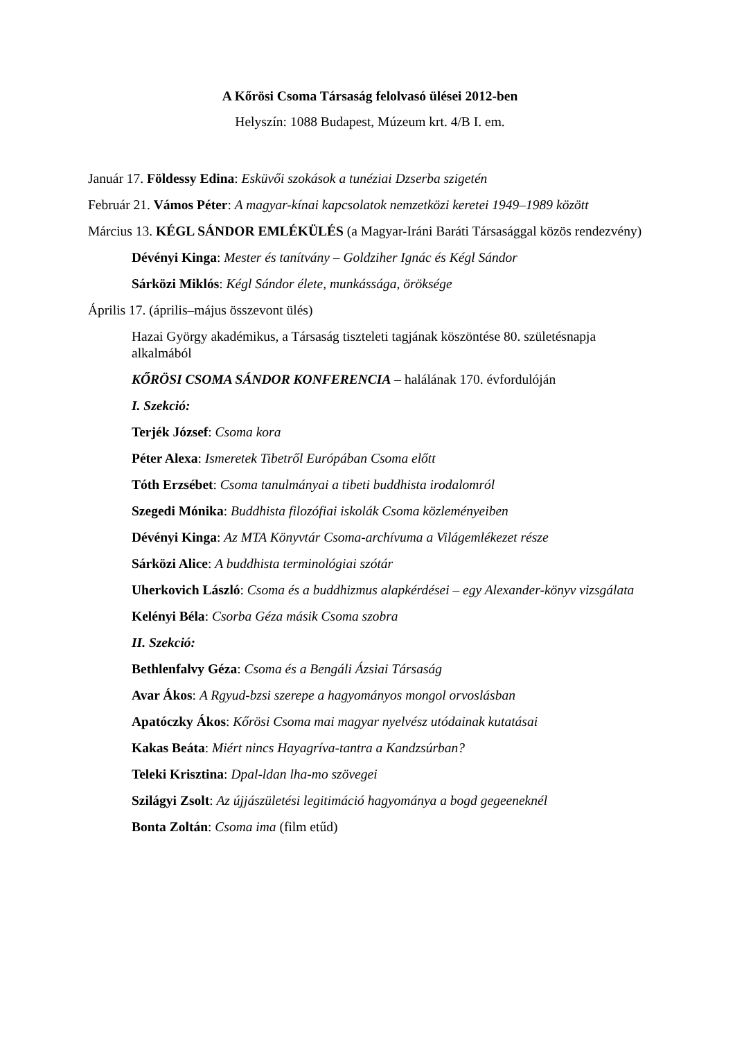A Kőrösi Csoma Társaság felolvasó ülései 2012-ben
Helyszín: 1088 Budapest, Múzeum krt. 4/B I. em.
Január 17. Földessy Edina: Esküvői szokások a tunéziai Dzserba szigetén
Február 21. Vámos Péter: A magyar-kínai kapcsolatok nemzetközi keretei 1949–1989 között
Március 13. KÉGL SÁNDOR EMLÉKÜLÉS (a Magyar-Iráni Baráti Társasággal közös rendezvény)
Dévényi Kinga: Mester és tanítvány – Goldziher Ignác és Kégl Sándor
Sárközi Miklós: Kégl Sándor élete, munkássága, öröksége
Április 17. (április–május összevont ülés)
Hazai György akadémikus, a Társaság tiszteleti tagjának köszöntése 80. születésnapja alkalmából
KŐRÖSI CSOMA SÁNDOR KONFERENCIA – halálának 170. évfordulóján
I. Szekció:
Terjék József: Csoma kora
Péter Alexa: Ismeretek Tibetről Európában Csoma előtt
Tóth Erzsébet: Csoma tanulmányai a tibeti buddhista irodalomról
Szegedi Mónika: Buddhista filozófiai iskolák Csoma közleményeiben
Dévényi Kinga: Az MTA Könyvtár Csoma-archívuma a Világemlékezet része
Sárközi Alice: A buddhista terminológiai szótár
Uherkovich László: Csoma és a buddhizmus alapkérdései – egy Alexander-könyv vizsgálata
Kelényi Béla: Csorba Géza másik Csoma szobra
II. Szekció:
Bethlenfalvy Géza: Csoma és a Bengáli Ázsiai Társaság
Avar Ákos: A Rgyud-bzsi szerepe a hagyományos mongol orvoslásban
Apatóczky Ákos: Kőrösi Csoma mai magyar nyelvész utódainak kutatásai
Kakas Beáta: Miért nincs Hayagríva-tantra a Kandzsúrban?
Teleki Krisztina: Dpal-ldan lha-mo szövegei
Szilágyi Zsolt: Az újjászületési legitimáció hagyománya a bogd gegeeneknél
Bonta Zoltán: Csoma ima (film etűd)